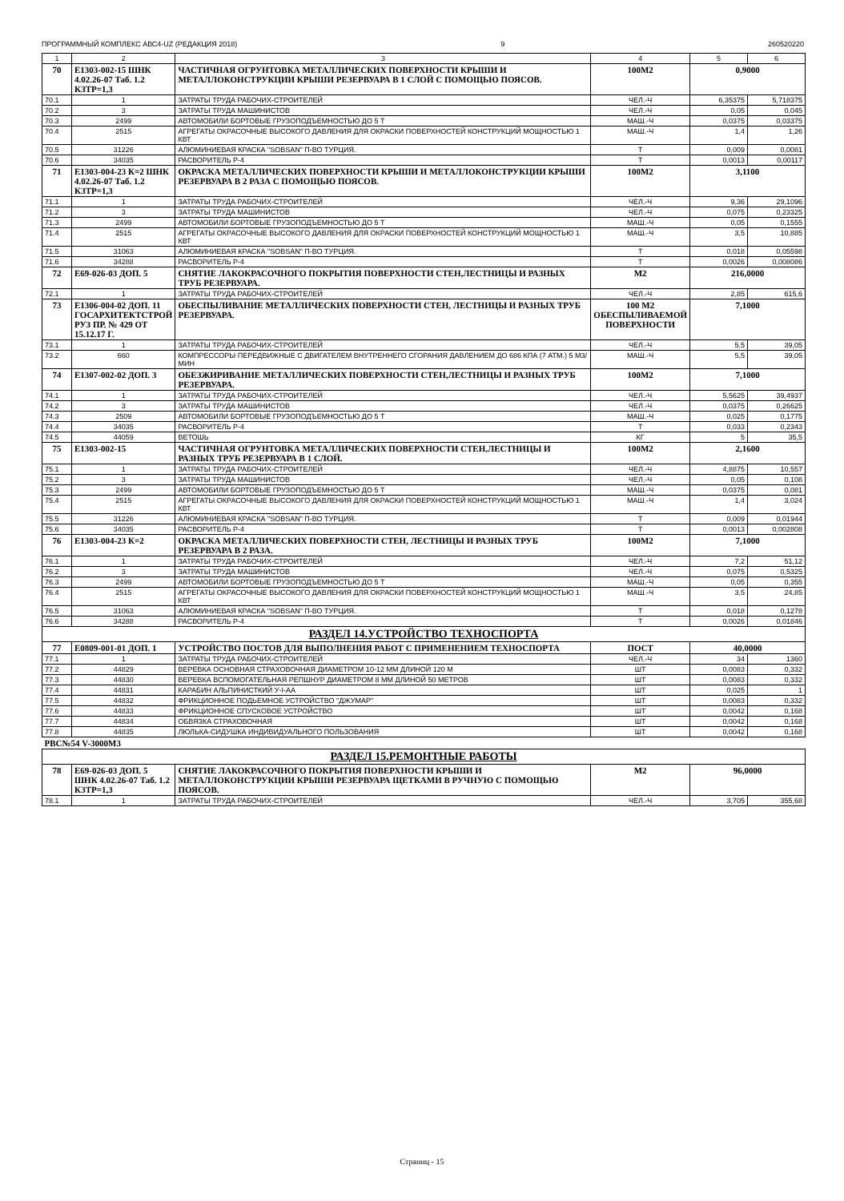ПРОГРАММНЫЙ КОМПЛЕКС АВС4-UZ (РЕДАКЦИЯ 2018) 9 260520220
| 1 | 2 | 3 | 4 | 5 | 6 |
| --- | --- | --- | --- | --- | --- |
| 70 | Е1303-002-15 ШНК 4.02.26-07 Таб. 1.2 КЗТР=1,3 | ЧАСТИЧНАЯ ОГРУНТОВКА МЕТАЛЛИЧЕСКИХ ПОВЕРХНОСТИ КРЫШИ И МЕТАЛЛОКОНСТРУКЦИИ КРЫШИ РЕЗЕРВУАРА В 1 СЛОЙ С ПОМОЩЬЮ ПОЯСОВ. | 100М2 | 0,9000 | |
| 70.1 | 1 | ЗАТРАТЫ ТРУДА РАБОЧИХ-СТРОИТЕЛЕЙ | ЧЕЛ.-Ч | 6,35375 | 5,718375 |
| 70.2 | 3 | ЗАТРАТЫ ТРУДА МАШИНИСТОВ | ЧЕЛ.-Ч | 0,05 | 0,045 |
| 70.3 | 2499 | АВТОМОБИЛИ БОРТОВЫЕ ГРУЗОПОДЪЕМНОСТЬЮ ДО 5 Т | МАШ.-Ч | 0,0375 | 0,03375 |
| 70.4 | 2515 | АГРЕГАТЫ ОКРАСОЧНЫЕ ВЫСОКОГО ДАВЛЕНИЯ ДЛЯ ОКРАСКИ ПОВЕРХНОСТЕЙ КОНСТРУКЦИЙ МОЩНОСТЬЮ 1 КВТ | МАШ.-Ч | 1,4 | 1,26 |
| 70.5 | 31226 | АЛЮМИНИЕВАЯ КРАСКА "SOBSAN" П-ВО ТУРЦИЯ. | Т | 0,009 | 0,0081 |
| 70.6 | 34035 | РАСВОРИТЕЛЬ Р-4 | Т | 0,0013 | 0,00117 |
| 71 | Е1303-004-23 К=2 ШНК 4.02.26-07 Таб. 1.2 КЗТР=1,3 | ОКРАСКА МЕТАЛЛИЧЕСКИХ ПОВЕРХНОСТИ КРЫШИ И МЕТАЛЛОКОНСТРУКЦИИ КРЫШИ РЕЗЕРВУАРА В 2 РАЗА С ПОМОЩЬЮ ПОЯСОВ. | 100М2 | 3,1100 | |
| 71.1 | 1 | ЗАТРАТЫ ТРУДА РАБОЧИХ-СТРОИТЕЛЕЙ | ЧЕЛ.-Ч | 9,36 | 29,1096 |
| 71.2 | 3 | ЗАТРАТЫ ТРУДА МАШИНИСТОВ | ЧЕЛ.-Ч | 0,075 | 0,23325 |
| 71.3 | 2499 | АВТОМОБИЛИ БОРТОВЫЕ ГРУЗОПОДЪЕМНОСТЬЮ ДО 5 Т | МАШ.-Ч | 0,05 | 0,1555 |
| 71.4 | 2515 | АГРЕГАТЫ ОКРАСОЧНЫЕ ВЫСОКОГО ДАВЛЕНИЯ ДЛЯ ОКРАСКИ ПОВЕРХНОСТЕЙ КОНСТРУКЦИЙ МОЩНОСТЬЮ 1 КВТ | МАШ.-Ч | 3,5 | 10,885 |
| 71.5 | 31063 | АЛЮМИНИЕВАЯ КРАСКА "SOBSAN" П-ВО ТУРЦИЯ. | Т | 0,018 | 0,05598 |
| 71.6 | 34288 | РАСВОРИТЕЛЬ Р-4 | Т | 0,0026 | 0,008086 |
| 72 | Е69-026-03 ДОП. 5 | СНЯТИЕ ЛАКОКРАСОЧНОГО ПОКРЫТИЯ ПОВЕРХНОСТИ СТЕН,ЛЕСТНИЦЫ И РАЗНЫХ ТРУБ РЕЗЕРВУАРА. | М2 | 216,0000 | |
| 72.1 | 1 | ЗАТРАТЫ ТРУДА РАБОЧИХ-СТРОИТЕЛЕЙ | ЧЕЛ.-Ч | 2,85 | 615,6 |
| 73 | Е1306-004-02 ДОП. 11 ГОСАРХИТЕКТСТРОЙ РУЗ ПР. № 429 ОТ 15.12.17 Г. | ОБЕСПЫЛИВАНИЕ МЕТАЛЛИЧЕСКИХ ПОВЕРХНОСТИ СТЕН, ЛЕСТНИЦЫ И РАЗНЫХ ТРУБ РЕЗЕРВУАРА. | 100 М2 ОБЕСПЫЛИВАЕМОЙ ПОВЕРХНОСТИ | 7,1000 | |
| 73.1 | 1 | ЗАТРАТЫ ТРУДА РАБОЧИХ-СТРОИТЕЛЕЙ | ЧЕЛ.-Ч | 5,5 | 39,05 |
| 73.2 | 660 | КОМПРЕССОРЫ ПЕРЕДВИЖНЫЕ С ДВИГАТЕЛЕМ ВНУТРЕННЕГО СГОРАНИЯ ДАВЛЕНИЕМ ДО 686 КПА (7 АТМ.) 5 М3/МИН | МАШ.-Ч | 5,5 | 39,05 |
| 74 | Е1307-002-02 ДОП. 3 | ОБЕЗЖИРИВАНИЕ МЕТАЛЛИЧЕСКИХ ПОВЕРХНОСТИ СТЕН,ЛЕСТНИЦЫ И РАЗНЫХ ТРУБ РЕЗЕРВУАРА. | 100М2 | 7,1000 | |
| 74.1 | 1 | ЗАТРАТЫ ТРУДА РАБОЧИХ-СТРОИТЕЛЕЙ | ЧЕЛ.-Ч | 5,5625 | 39,4937 |
| 74.2 | 3 | ЗАТРАТЫ ТРУДА МАШИНИСТОВ | ЧЕЛ.-Ч | 0,0375 | 0,26625 |
| 74.3 | 2509 | АВТОМОБИЛИ БОРТОВЫЕ ГРУЗОПОДЪЕМНОСТЬЮ ДО 5 Т | МАШ.-Ч | 0,025 | 0,1775 |
| 74.4 | 34035 | РАСВОРИТЕЛЬ Р-4 | Т | 0,033 | 0,2343 |
| 74.5 | 44059 | ВЕТОШЬ | КГ | 5 | 35,5 |
| 75 | Е1303-002-15 | ЧАСТИЧНАЯ ОГРУНТОВКА МЕТАЛЛИЧЕСКИХ ПОВЕРХНОСТИ СТЕН,ЛЕСТНИЦЫ И РАЗНЫХ ТРУБ РЕЗЕРВУАРА В 1 СЛОЙ. | 100М2 | 2,1600 | |
| 75.1 | 1 | ЗАТРАТЫ ТРУДА РАБОЧИХ-СТРОИТЕЛЕЙ | ЧЕЛ.-Ч | 4,8875 | 10,557 |
| 75.2 | 3 | ЗАТРАТЫ ТРУДА МАШИНИСТОВ | ЧЕЛ.-Ч | 0,05 | 0,108 |
| 75.3 | 2499 | АВТОМОБИЛИ БОРТОВЫЕ ГРУЗОПОДЪЕМНОСТЬЮ ДО 5 Т | МАШ.-Ч | 0,0375 | 0,081 |
| 75.4 | 2515 | АГРЕГАТЫ ОКРАСОЧНЫЕ ВЫСОКОГО ДАВЛЕНИЯ ДЛЯ ОКРАСКИ ПОВЕРХНОСТЕЙ КОНСТРУКЦИЙ МОЩНОСТЬЮ 1 КВТ | МАШ.-Ч | 1,4 | 3,024 |
| 75.5 | 31226 | АЛЮМИНИЕВАЯ КРАСКА "SOBSAN" П-ВО ТУРЦИЯ. | Т | 0,009 | 0,01944 |
| 75.6 | 34035 | РАСВОРИТЕЛЬ Р-4 | Т | 0,0013 | 0,002808 |
| 76 | Е1303-004-23 К=2 | ОКРАСКА МЕТАЛЛИЧЕСКИХ ПОВЕРХНОСТИ СТЕН, ЛЕСТНИЦЫ И РАЗНЫХ ТРУБ РЕЗЕРВУАРА В 2 РАЗА. | 100М2 | 7,1000 | |
| 76.1 | 1 | ЗАТРАТЫ ТРУДА РАБОЧИХ-СТРОИТЕЛЕЙ | ЧЕЛ.-Ч | 7,2 | 51,12 |
| 76.2 | 3 | ЗАТРАТЫ ТРУДА МАШИНИСТОВ | ЧЕЛ.-Ч | 0,075 | 0,5325 |
| 76.3 | 2499 | АВТОМОБИЛИ БОРТОВЫЕ ГРУЗОПОДЪЕМНОСТЬЮ ДО 5 Т | МАШ.-Ч | 0,05 | 0,355 |
| 76.4 | 2515 | АГРЕГАТЫ ОКРАСОЧНЫЕ ВЫСОКОГО ДАВЛЕНИЯ ДЛЯ ОКРАСКИ ПОВЕРХНОСТЕЙ КОНСТРУКЦИЙ МОЩНОСТЬЮ 1 КВТ | МАШ.-Ч | 3,5 | 24,85 |
| 76.5 | 31063 | АЛЮМИНИЕВАЯ КРАСКА "SOBSAN" П-ВО ТУРЦИЯ. | Т | 0,018 | 0,1278 |
| 76.6 | 34288 | РАСВОРИТЕЛЬ Р-4 | Т | 0,0026 | 0,01846 |
| РАЗДЕЛ 14.УСТРОЙСТВО ТЕХНОСПОРТА | | | | | |
| 77 | Е0809-001-01 ДОП. 1 | УСТРОЙСТВО ПОСТОВ ДЛЯ ВЫПОЛНЕНИЯ РАБОТ С ПРИМЕНЕНИЕМ ТЕХНОСПОРТА | ПОСТ | 40,0000 | |
| 77.1 | 1 | ЗАТРАТЫ ТРУДА РАБОЧИХ-СТРОИТЕЛЕЙ | ЧЕЛ.-Ч | 34 | 1360 |
| 77.2 | 44829 | ВЕРЕВКА ОСНОВНАЯ СТРАХОВОЧНАЯ ДИАМЕТРОМ 10-12 ММ ДЛИНОЙ 120 М | ШТ | 0,0083 | 0,332 |
| 77.3 | 44830 | ВЕРЕВКА ВСПОМОГАТЕЛЬНАЯ РЕПШНУР ДИАМЕТРОМ 8 ММ ДЛИНОЙ 50 МЕТРОВ | ШТ | 0,0083 | 0,332 |
| 77.4 | 44831 | КАРАБИН АЛЬПИНИСТКИЙ У-I-АА | ШТ | 0,025 | 1 |
| 77.5 | 44832 | ФРИКЦИОННОЕ ПОДЬЕМНОЕ УСТРОЙСТВО "ДЖУМАР" | ШТ | 0,0083 | 0,332 |
| 77.6 | 44833 | ФРИКЦИОННОЕ СПУСКОВОЕ УСТРОЙСТВО | ШТ | 0,0042 | 0,168 |
| 77.7 | 44834 | ОБВЯЗКА СТРАХОВОЧНАЯ | ШТ | 0,0042 | 0,168 |
| 77.8 | 44835 | ЛЮЛЬКА-СИДУШКА ИНДИВИДУАЛЬНОГО ПОЛЬЗОВАНИЯ | ШТ | 0,0042 | 0,168 |
| РВС№54 V-3000М3 | | | | | |
| РАЗДЕЛ 15.РЕМОНТНЫЕ РАБОТЫ | | | | | |
| 78 | Е69-026-03 ДОП. 5 ШНК 4.02.26-07 Таб. 1.2 КЗТР=1,3 | СНЯТИЕ ЛАКОКРАСОЧНОГО ПОКРЫТИЯ ПОВЕРХНОСТИ КРЫШИ И МЕТАЛЛОКОНСТРУКЦИИ КРЫШИ РЕЗЕРВУАРА ЩЕТКАМИ В РУЧНУЮ С ПОМОЩЬЮ ПОЯСОВ. | М2 | 96,0000 | |
| 78.1 | 1 | ЗАТРАТЫ ТРУДА РАБОЧИХ-СТРОИТЕЛЕЙ | ЧЕЛ.-Ч | 3,705 | 355,68 |
Страниц - 15